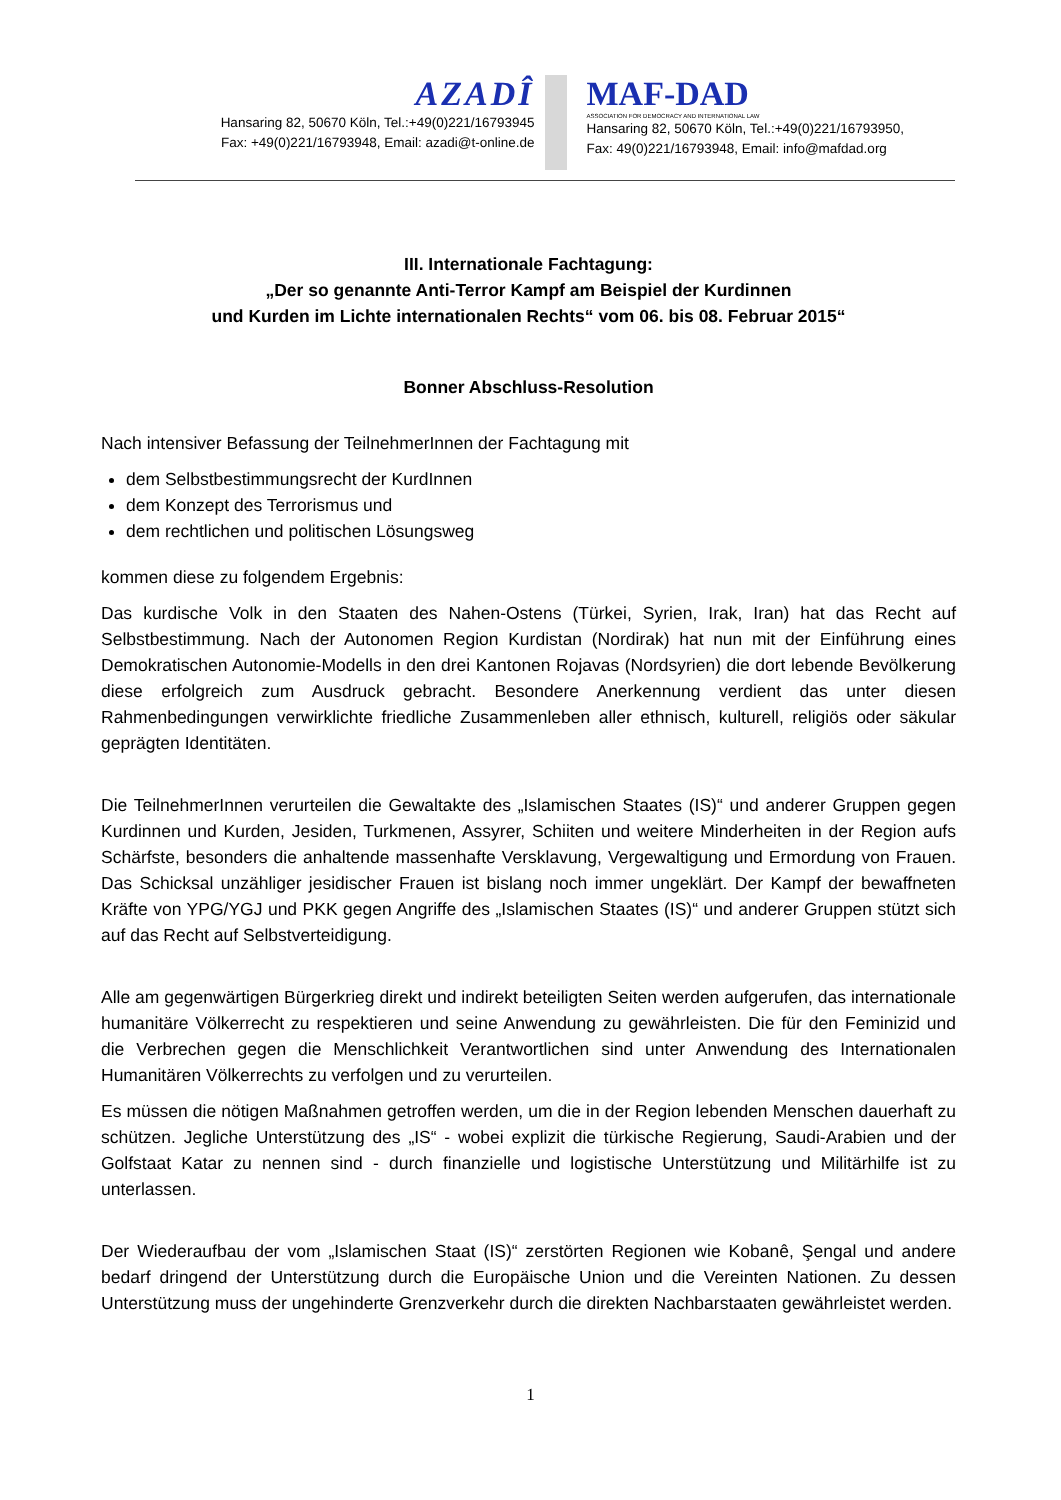AZADÎ
Hansaring 82, 50670 Köln, Tel.:+49(0)221/16793945
Fax: +49(0)221/16793948, Email: azadi@t-online.de
MAF-DAD
ASSOCIATION FOR DEMOCRACY AND INTERNATIONAL LAW
Hansaring 82, 50670 Köln, Tel.:+49(0)221/16793950,
Fax: 49(0)221/16793948, Email: info@mafdad.org
III. Internationale Fachtagung:
„Der so genannte Anti-Terror Kampf am Beispiel der Kurdinnen
und Kurden im Lichte internationalen Rechts“ vom 06. bis 08. Februar 2015“
Bonner Abschluss-Resolution
Nach intensiver Befassung der TeilnehmerInnen der Fachtagung mit
dem Selbstbestimmungsrecht der KurdInnen
dem Konzept des Terrorismus und
dem rechtlichen und politischen Lösungsweg
kommen diese zu folgendem Ergebnis:
Das kurdische Volk in den Staaten des Nahen-Ostens (Türkei, Syrien, Irak, Iran) hat das Recht auf Selbstbestimmung. Nach der Autonomen Region Kurdistan (Nordirak) hat nun mit der Einführung eines Demokratischen Autonomie-Modells in den drei Kantonen Rojavas (Nordsyrien) die dort lebende Bevölkerung diese erfolgreich zum Ausdruck gebracht. Besondere Anerkennung verdient das unter diesen Rahmenbedingungen verwirklichte friedliche Zusammenleben aller ethnisch, kulturell, religiös oder säkular geprägten Identitäten.
Die TeilnehmerInnen verurteilen die Gewaltakte des „Islamischen Staates (IS)“ und anderer Gruppen gegen Kurdinnen und Kurden, Jesiden, Turkmenen, Assyrer, Schiiten und weitere Minderheiten in der Region aufs Schärfste, besonders die anhaltende massenhafte Versklavung, Vergewaltigung und Ermordung von Frauen. Das Schicksal unzähliger jesidischer Frauen ist bislang noch immer ungeklärt. Der Kampf der bewaffneten Kräfte von YPG/YGJ und PKK gegen Angriffe des „Islamischen Staates (IS)“ und anderer Gruppen stützt sich auf das Recht auf Selbstverteidigung.
Alle am gegenwärtigen Bürgerkrieg direkt und indirekt beteiligten Seiten werden aufgerufen, das internationale humanitäre Völkerrecht zu respektieren und seine Anwendung zu gewährleisten. Die für den Feminizid und die Verbrechen gegen die Menschlichkeit Verantwortlichen sind unter Anwendung des Internationalen Humanitären Völkerrechts zu verfolgen und zu verurteilen.
Es müssen die nötigen Maßnahmen getroffen werden, um die in der Region lebenden Menschen dauerhaft zu schützen. Jegliche Unterstützung des „IS“ - wobei explizit die türkische Regierung, Saudi-Arabien und der Golfstaat Katar zu nennen sind - durch finanzielle und logistische Unterstützung und Militärhilfe ist zu unterlassen.
Der Wiederaufbau der vom „Islamischen Staat (IS)“ zerstörten Regionen wie Kobanê, Şengal und andere bedarf dringend der Unterstützung durch die Europäische Union und die Vereinten Nationen. Zu dessen Unterstützung muss der ungehinderte Grenzverkehr durch die direkten Nachbarstaaten gewährleistet werden.
1